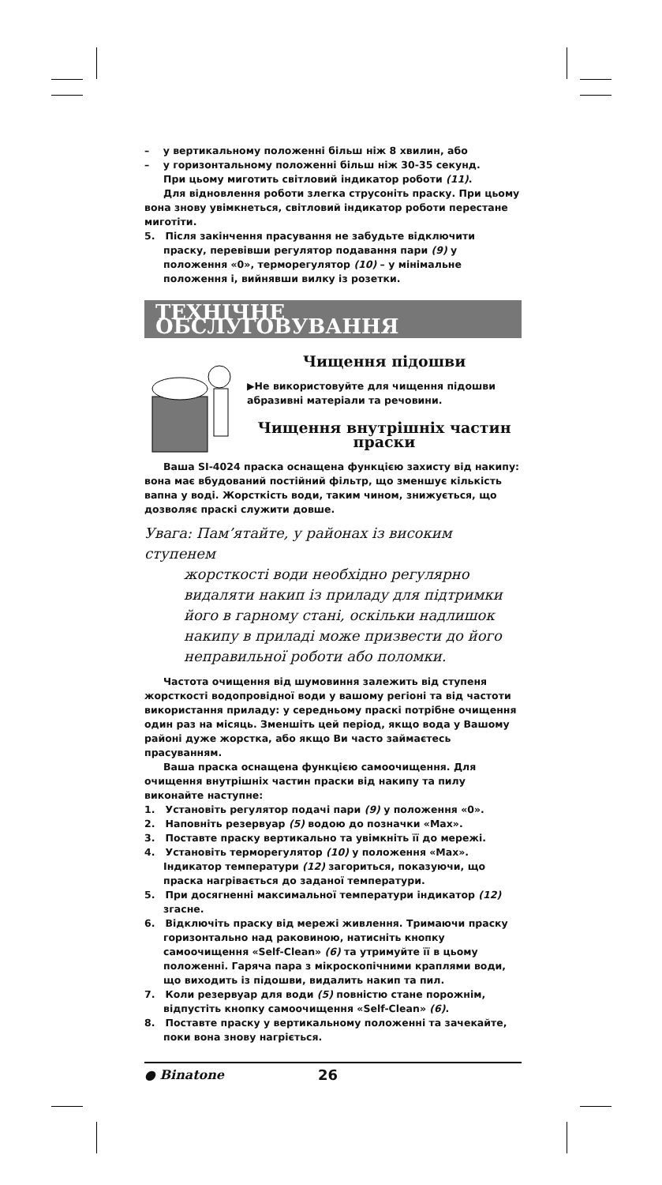– у вертикальному положенні більш ніж 8 хвилин, або
– у горизонтальному положенні більш ніж 30-35 секунд.
При цьому миготить світловий індикатор роботи (11).
Для відновлення роботи злегка струсоніть праску. При цьому вона знову увімкнеться, світловий індикатор роботи перестане миготіти.
5. Після закінчення прасування не забудьте відключити праску, перевівши регулятор подавання пари (9) у положення «0», терморегулятор (10) – у мінімальне положення і, вийнявши вилку із розетки.
ТЕХНІЧНЕ ОБСЛУГОВУВАННЯ
Чищення підошви
▶Не використовуйте для чищення підошви абразивні матеріали та речовини.
Чищення внутрішніх частин праски
Ваша SI-4024 праска оснащена функцією захисту від накипу: вона має вбудований постійний фільтр, що зменшує кількість вапна у воді. Жорсткість води, таким чином, знижується, що дозволяє праскі служити довше.
Увага: Пам’ятайте, у районах із високим ступенем
жорсткості води необхідно регулярно видаляти накип із приладу для підтримки його в гарному стані, оскільки надлишок накипу в приладі може призвести до його неправильної роботи або поломки.
Частота очищення від шумовиння залежить від ступеня жорсткості водопровідної води у вашому регіоні та від частоти використання приладу: у середньому праскі потрібне очищення один раз на місяць. Зменшіть цей період, якщо вода у Вашому районі дуже жорстка, або якщо Ви часто займаєтесь прасуванням.
Ваша праска оснащена функцією самоочищення. Для очищення внутрішніх частин праски від накипу та пилу виконайте наступне:
1. Установіть регулятор подачі пари (9) у положення «0».
2. Наповніть резервуар (5) водою до позначки «Max».
3. Поставте праску вертикально та увімкніть її до мережі.
4. Установіть терморегулятор (10) у положення «Max». Індикатор температури (12) загориться, показуючи, що праска нагрівається до заданої температури.
5. При досягненні максимальної температури індикатор (12) згасне.
6. Відключіть праску від мережі живлення. Тримаючи праску горизонтально над раковиною, натисніть кнопку самоочищення «Self-Clean» (6) та утримуйте її в цьому положенні. Гаряча пара з мікроскопічними краплями води, що виходить із підошви, видалить накип та пил.
7. Коли резервуар для води (5) повністю стане порожнім, відпустіть кнопку самоочищення «Self-Clean» (6).
8. Поставте праску у вертикальному положенні та зачекайте, поки вона знову нагріється.
● Binatone 26